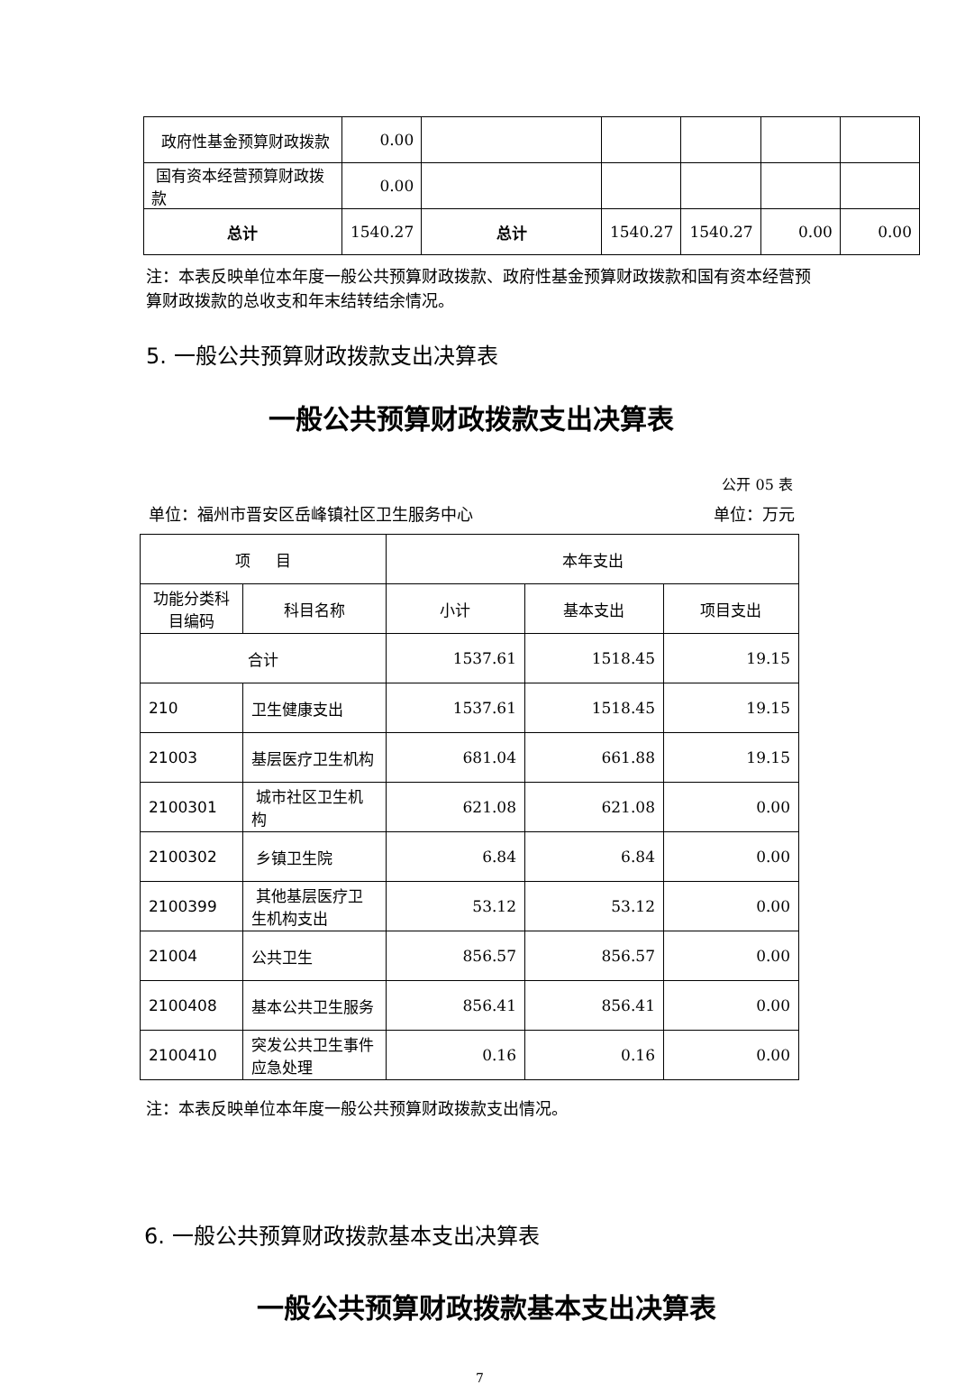| 政府性基金预算财政拨款 | 0.00 | | | | | |
| 国有资本经营预算财政拨款 | 0.00 | | | | | |
| 总计 | 1540.27 | 总计 | 1540.27 | 1540.27 | 0.00 | 0.00 |
注：本表反映单位本年度一般公共预算财政拨款、政府性基金预算财政拨款和国有资本经营预算财政拨款的总收支和年末结转结余情况。
5. 一般公共预算财政拨款支出决算表
一般公共预算财政拨款支出决算表
公开 05 表
单位：福州市晋安区岳峰镇社区卫生服务中心 单位：万元
| 项 目 | | 本年支出 | | |
| 功能分类科目编码 | 科目名称 | 小计 | 基本支出 | 项目支出 |
| 合计 | | 1537.61 | 1518.45 | 19.15 |
| 210 | 卫生健康支出 | 1537.61 | 1518.45 | 19.15 |
| 21003 | 基层医疗卫生机构 | 681.04 | 661.88 | 19.15 |
| 2100301 | 城市社区卫生机构 | 621.08 | 621.08 | 0.00 |
| 2100302 | 乡镇卫生院 | 6.84 | 6.84 | 0.00 |
| 2100399 | 其他基层医疗卫生机构支出 | 53.12 | 53.12 | 0.00 |
| 21004 | 公共卫生 | 856.57 | 856.57 | 0.00 |
| 2100408 | 基本公共卫生服务 | 856.41 | 856.41 | 0.00 |
| 2100410 | 突发公共卫生事件应急处理 | 0.16 | 0.16 | 0.00 |
注：本表反映单位本年度一般公共预算财政拨款支出情况。
6. 一般公共预算财政拨款基本支出决算表
一般公共预算财政拨款基本支出决算表
7